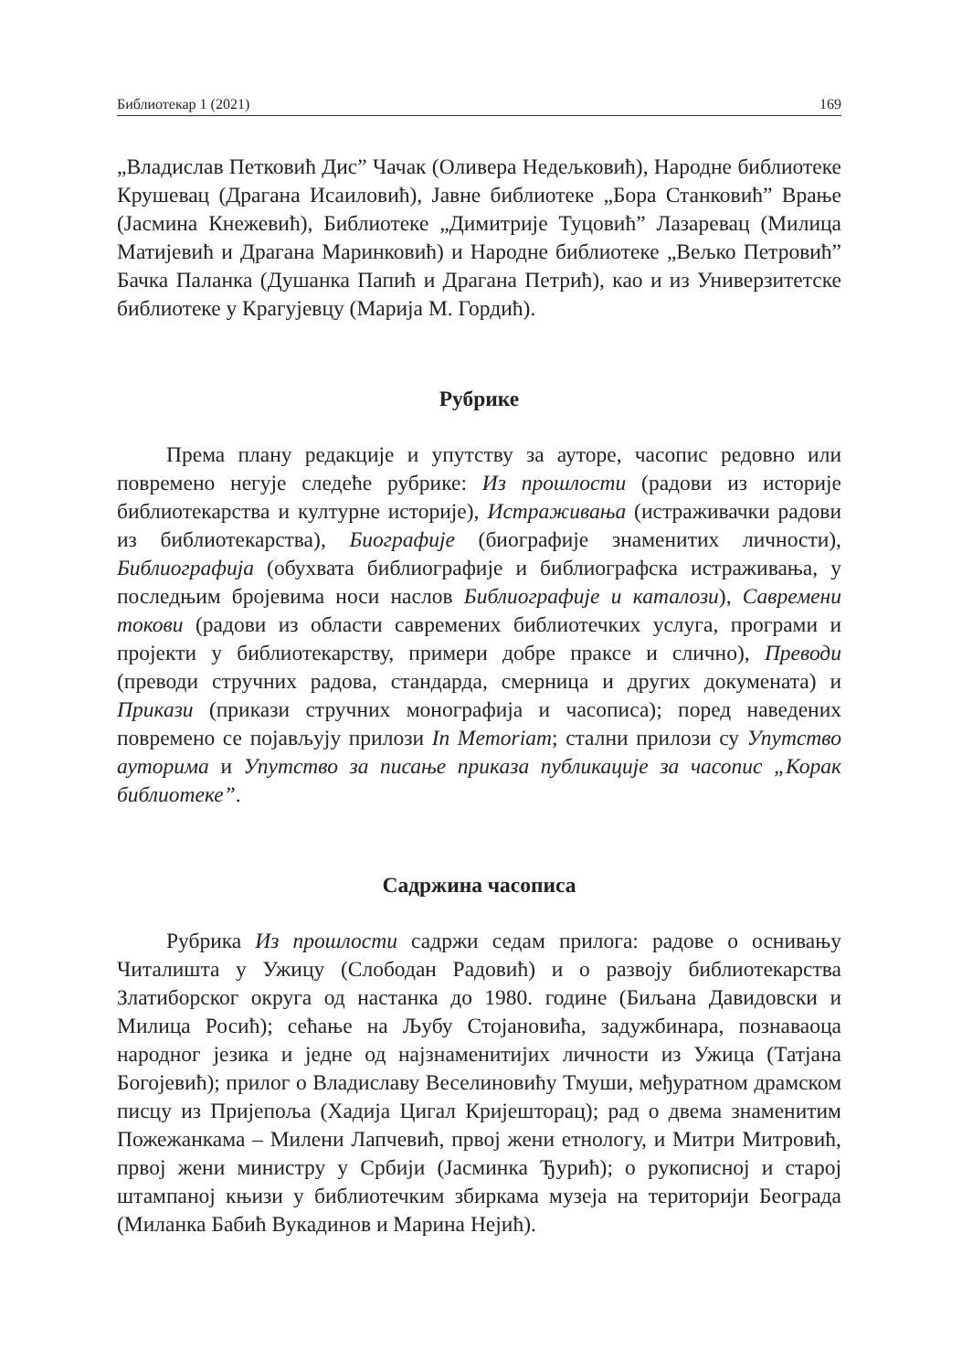Библиотекар 1 (2021) 169
„Владислав Петковић Дис” Чачак (Оливера Недељковић), Народне библиотеке Крушевац (Драгана Исаиловић), Јавне библиотеке „Бора Станковић” Врање (Јасмина Кнежевић), Библиотеке „Димитрије Туцовић” Лазаревац (Милица Матијевић и Драгана Маринковић) и Народне библиотеке „Вељко Петровић” Бачка Паланка (Душанка Папић и Драгана Петрић), као и из Универзитетске библиотеке у Крагујевцу (Марија М. Гордић).
Рубрике
Према плану редакције и упутству за ауторе, часопис редовно или повремено негује следеће рубрике: Из прошлости (радови из историје библиотекарства и културне историје), Истраживања (истраживачки радови из библиотекарства), Биографије (биографије знаменитих личности), Библиографија (обухвата библиографије и библиографска истраживања, у последњим бројевима носи наслов Библиографије и каталози), Савремени токови (радови из области савремених библиотечких услуга, програми и пројекти у библиотекарству, примери добре праксе и слично), Преводи (преводи стручних радова, стандарда, смерница и других докумената) и Прикази (прикази стручних монографија и часописа); поред наведених повремено се појављују прилози In Memoriam; стални прилози су Упутство ауторима и Упутство за писање приказа публикације за часопис „Корак библиотеке”.
Садржина часописа
Рубрика Из прошлости садржи седам прилога: радове о оснивању Читалишта у Ужицу (Слободан Радовић) и о развоју библиотекарства Златиборског округа од настанка до 1980. године (Биљана Давидовски и Милица Росић); сећање на Љубу Стојановића, задужбинара, познаваоца народног језика и једне од најзнаменитијих личности из Ужица (Татјана Богојевић); прилог о Владиславу Веселиновићу Тмуши, међуратном драмском писцу из Пријепоља (Хадија Цигал Кријешторац); рад о двема знаменитим Пожежанкама – Милени Лапчевић, првој жени етнологу, и Митри Митровић, првој жени министру у Србији (Јасминка Ђурић); о рукописној и старој штампаној књизи у библиотечким збиркама музеја на територији Београда (Миланка Бабић Вукадинов и Марина Нејић).